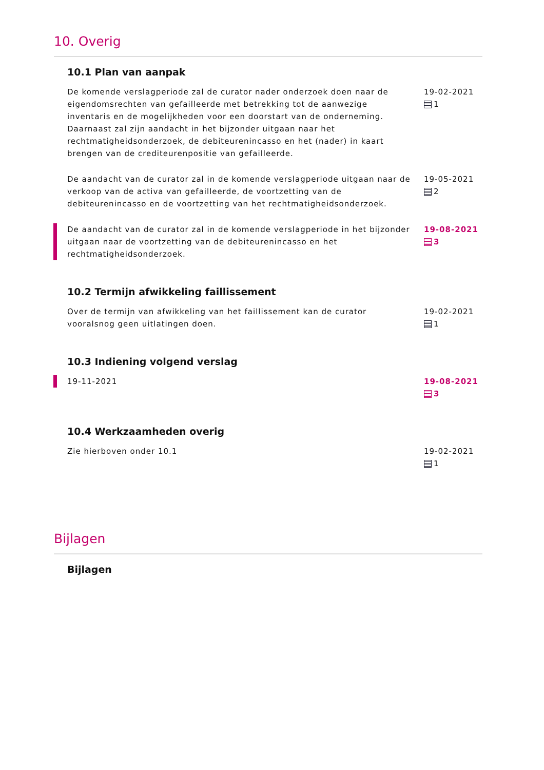10. Overig
10.1 Plan van aanpak
De komende verslagperiode zal de curator nader onderzoek doen naar de eigendomsrechten van gefailleerde met betrekking tot de aanwezige inventaris en de mogelijkheden voor een doorstart van de onderneming. Daarnaast zal zijn aandacht in het bijzonder uitgaan naar het rechtmatigheidsonderzoek, de debiteurenincasso en het (nader) in kaart brengen van de crediteurenpositie van gefailleerde.
19-02-2021
1
De aandacht van de curator zal in de komende verslagperiode uitgaan naar de verkoop van de activa van gefailleerde, de voortzetting van de debiteurenincasso en de voortzetting van het rechtmatigheidsonderzoek.
19-05-2021
2
De aandacht van de curator zal in de komende verslagperiode in het bijzonder uitgaan naar de voortzetting van de debiteurenincasso en het rechtmatigheidsonderzoek.
19-08-2021
3
10.2 Termijn afwikkeling faillissement
Over de termijn van afwikkeling van het faillissement kan de curator vooralsnog geen uitlatingen doen.
19-02-2021
1
10.3 Indiening volgend verslag
19-11-2021 19-08-2021
3
10.4 Werkzaamheden overig
Zie hierboven onder 10.1 19-02-2021
1
Bijlagen
Bijlagen